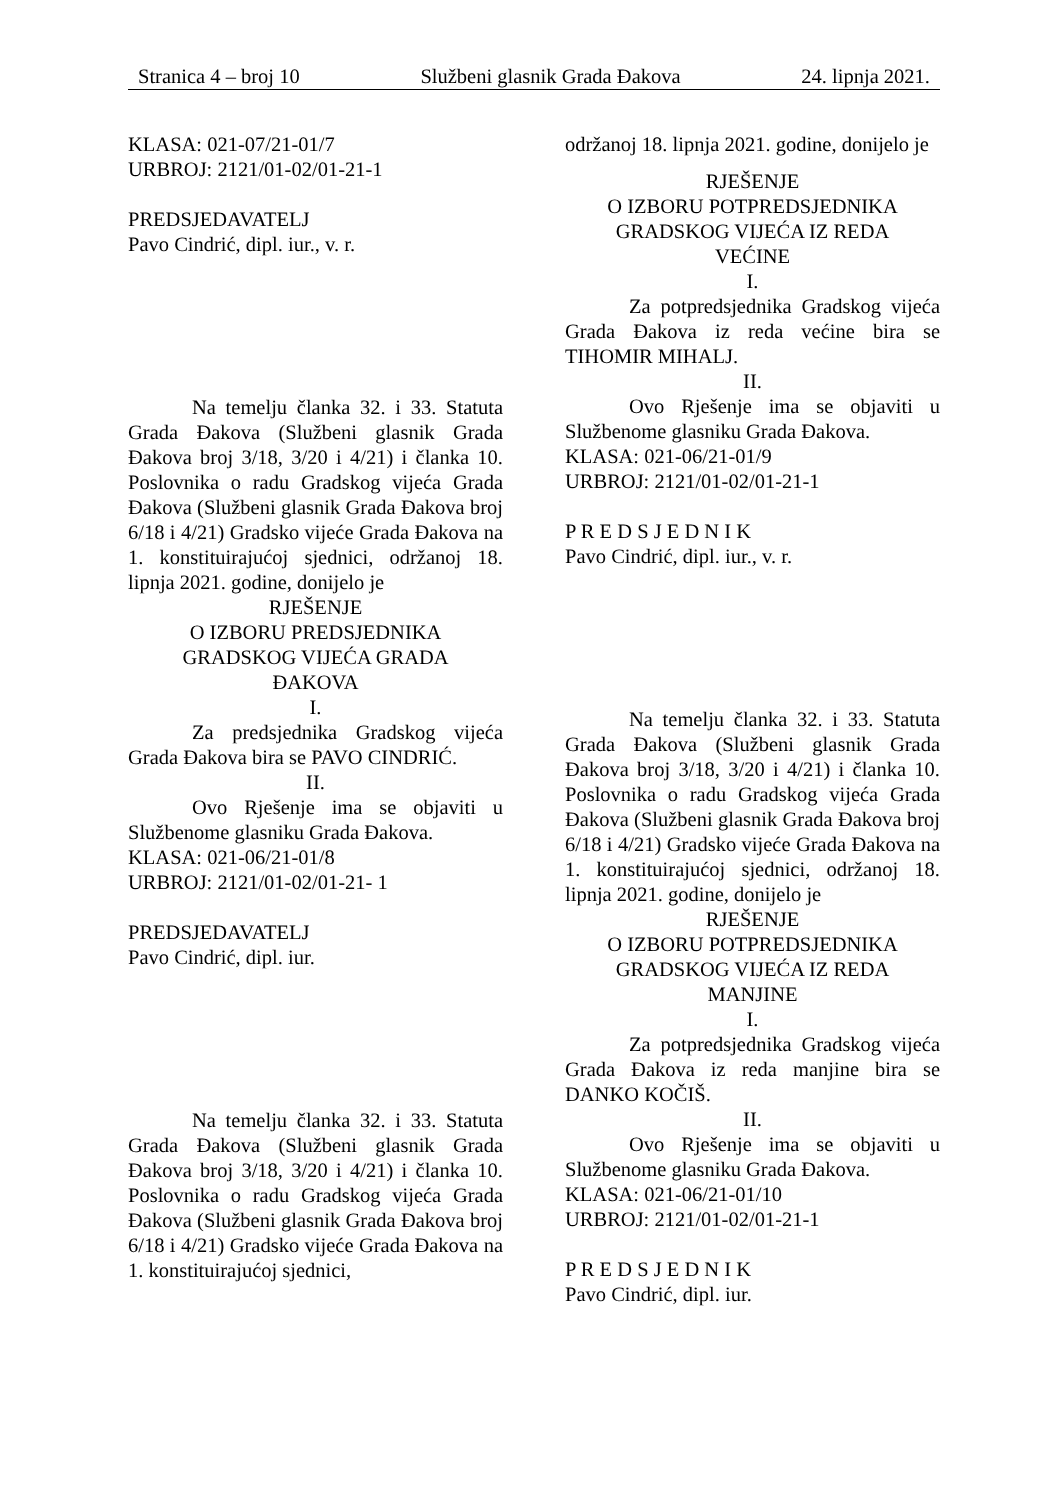Stranica 4 – broj 10 Službeni glasnik Grada Đakova 24. lipnja 2021.
KLASA: 021-07/21-01/7
URBROJ: 2121/01-02/01-21-1
PREDSJEDAVATELJ
Pavo Cindrić, dipl. iur., v. r.
Na temelju članka 32. i 33. Statuta Grada Đakova (Službeni glasnik Grada Đakova broj 3/18, 3/20 i 4/21) i članka 10. Poslovnika o radu Gradskog vijeća Grada Đakova (Službeni glasnik Grada Đakova broj 6/18 i 4/21) Gradsko vijeće Grada Đakova na 1. konstituirajućoj sjednici, održanoj 18. lipnja 2021. godine, donijelo je
RJEŠENJE
O IZBORU PREDSJEDNIKA
GRADSKOG VIJEĆA GRADA
ĐAKOVA
I.
Za predsjednika Gradskog vijeća Grada Đakova bira se PAVO CINDRIĆ.
II.
Ovo Rješenje ima se objaviti u Službenome glasniku Grada Đakova.
KLASA: 021-06/21-01/8
URBROJ: 2121/01-02/01-21- 1
PREDSJEDAVATELJ
Pavo Cindrić, dipl. iur.
Na temelju članka 32. i 33. Statuta Grada Đakova (Službeni glasnik Grada Đakova broj 3/18, 3/20 i 4/21) i članka 10. Poslovnika o radu Gradskog vijeća Grada Đakova (Službeni glasnik Grada Đakova broj 6/18 i 4/21) Gradsko vijeće Grada Đakova na 1. konstituirajućoj sjednici,
održanoj 18. lipnja 2021. godine, donijelo je
RJEŠENJE
O IZBORU POTPREDSJEDNIKA
GRADSKOG VIJEĆA IZ REDA
VEĆINE
I.
Za potpredsjednika Gradskog vijeća Grada Đakova iz reda većine bira se TIHOMIR MIHALJ.
II.
Ovo Rješenje ima se objaviti u Službenome glasniku Grada Đakova.
KLASA: 021-06/21-01/9
URBROJ: 2121/01-02/01-21-1
P R E D S J E D N I K
Pavo Cindrić, dipl. iur., v. r.
Na temelju članka 32. i 33. Statuta Grada Đakova (Službeni glasnik Grada Đakova broj 3/18, 3/20 i 4/21) i članka 10. Poslovnika o radu Gradskog vijeća Grada Đakova (Službeni glasnik Grada Đakova broj 6/18 i 4/21) Gradsko vijeće Grada Đakova na 1. konstituirajućoj sjednici, održanoj 18. lipnja 2021. godine, donijelo je
RJEŠENJE
O IZBORU POTPREDSJEDNIKA
GRADSKOG VIJEĆA IZ REDA
MANJINE
I.
Za potpredsjednika Gradskog vijeća Grada Đakova iz reda manjine bira se DANKO KOČIŠ.
II.
Ovo Rješenje ima se objaviti u Službenome glasniku Grada Đakova.
KLASA: 021-06/21-01/10
URBROJ: 2121/01-02/01-21-1
P R E D S J E D N I K
Pavo Cindrić, dipl. iur.